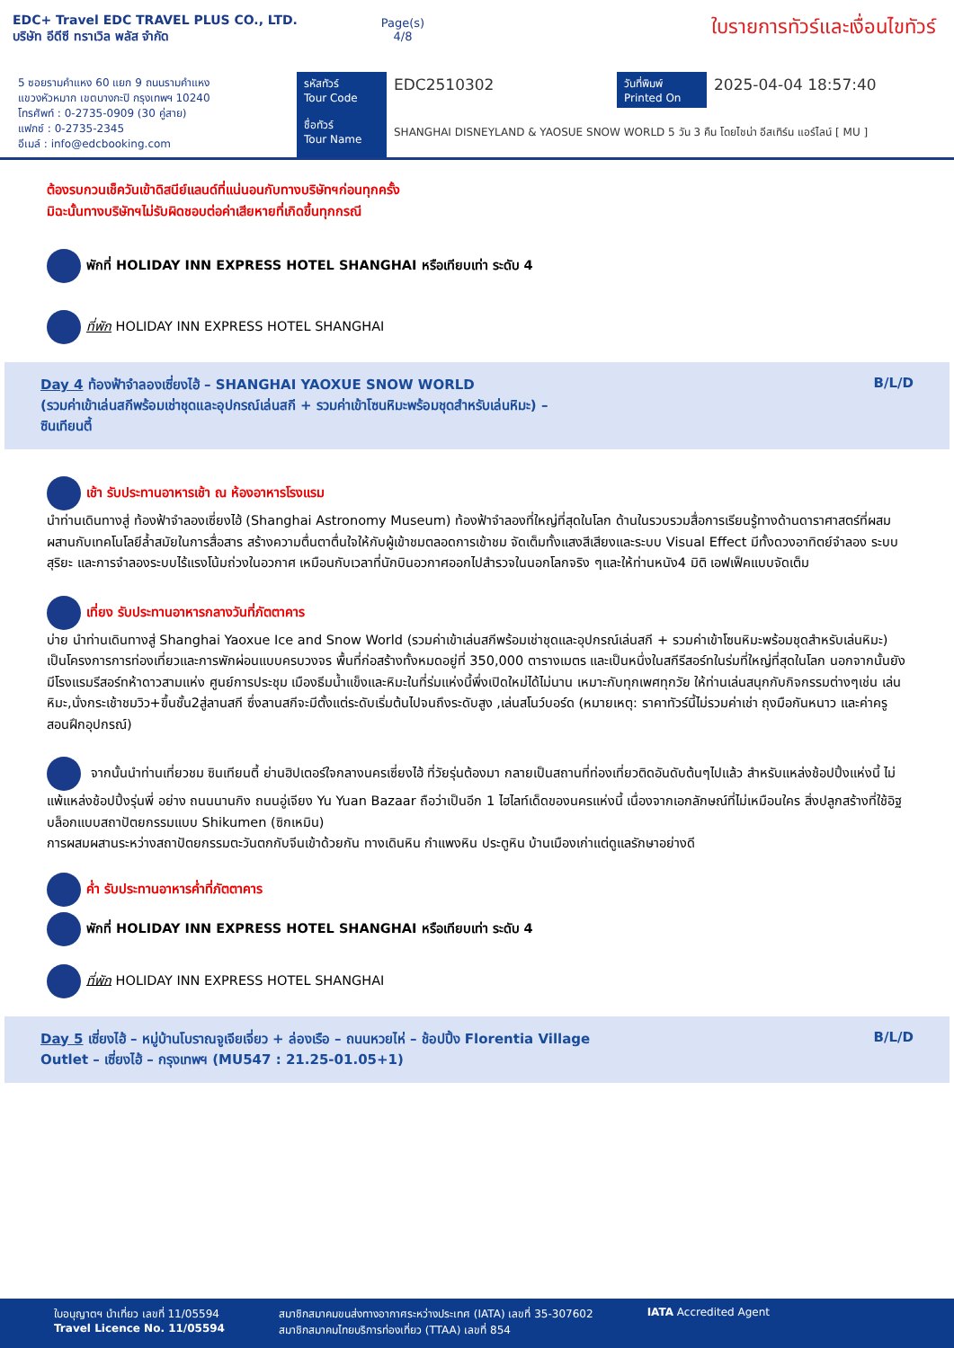EDC+ Travel EDC TRAVEL PLUS CO., LTD.
บริษัท อีดีซี ทราเวิล พลัส จำกัด
Page(s)
4/8
ใบรายการทัวร์และเงื่อนไขทัวร์
5 ซอยรามคำแหง 60 แยก 9 ถนนรามคำแหง
แขวงหัวหมาก เขตบางกะปิ กรุงเทพฯ 10240
โทรศัพท์ : 0-2735-0909 (30 คู่สาย)
แฟกซ์ : 0-2735-2345
อีเมล์ : info@edcbooking.com
รหัสทัวร์
Tour Code
ชื่อทัวร์
Tour Name
EDC2510302
วันที่พิมพ์
Printed On
2025-04-04 18:57:40
SHANGHAI DISNEYLAND & YAOSUE SNOW WORLD 5 วัน 3 คืน โดยไชน่า อีสเทิร์น แอร์ไลน์ [ MU ]
ต้องรบกวนเช็ควันเข้าดิสนีย์แลนด์ที่แน่นอนกับทางบริษัทฯก่อนทุกครั้ง
มิฉะนั้นทางบริษัทฯไม่รับผิดชอบต่อค่าเสียหายที่เกิดขึ้นทุกกรณี
พักที่ HOLIDAY INN EXPRESS HOTEL SHANGHAI หรือเทียบเท่า ระดับ 4
ที่พัก HOLIDAY INN EXPRESS HOTEL SHANGHAI
Day 4 ท้องฟ้าจำลองเซี่ยงไฮ้ – SHANGHAI YAOXUE SNOW WORLD
(รวมค่าเข้าเล่นสกีพร้อมเช่าชุดและอุปกรณ์เล่นสกี + รวมค่าเข้าโซนหิมะพร้อมชุดสำหรับเล่นหิมะ) –
ซินเทียนตี้
B/L/D
เช้า รับประทานอาหารเช้า ณ ห้องอาหารโรงแรม
นำท่านเดินทางสู่ ท้องฟ้าจำลองเซี่ยงไฮ้ (Shanghai Astronomy Museum) ท้องฟ้าจำลองที่ใหญ่ที่สุดในโลก ด้านในรวบรวมสื่อการเรียนรู้ทางด้านดาราศาสตร์ที่ผสมผสานกับเทคโนโลยีล้ำสมัยในการสื่อสาร สร้างความตื่นตาตื่นใจให้กับผู้เข้าชมตลอดการเข้าชม จัดเต็มทั้งแสงสีเสียงและระบบ Visual Effect มีทั้งดวงอาทิตย์จำลอง ระบบสุริยะ และการจำลองระบบไร้แรงโน้มถ่วงในอวกาศ เหมือนกับเวลาที่นักบินอวกาศออกไปสำรวจในนอกโลกจริง ๆและให้ท่านหนัง4 มิติ เอฟเฟ็คแบบจัดเต็ม
เที่ยง รับประทานอาหารกลางวันที่ภัตตาคาร
บ่าย นำท่านเดินทางสู่ Shanghai Yaoxue Ice and Snow World (รวมค่าเข้าเล่นสกีพร้อมเช่าชุดและอุปกรณ์เล่นสกี + รวมค่าเข้าโซนหิมะพร้อมชุดสำหรับเล่นหิมะ) เป็นโครงการการท่องเที่ยวและการพักผ่อนแบบครบวงจร พื้นที่ก่อสร้างทั้งหมดอยู่ที่ 350,000 ตารางเมตร และเป็นหนึ่งในสกีรีสอร์ทในร่มที่ใหญ่ที่สุดในโลก นอกจากนั้นยังมีโรงแรมรีสอร์ทห้าดาวสามแห่ง ศูนย์การประชุม เมืองธีมน้ำแข็งและหิมะในที่ร่มแห่งนี้พึ่งเปิดใหม่ได้ไม่นาน เหมาะกับทุกเพศทุกวัย ให้ท่านเล่นสนุกกับกิจกรรมต่างๆเช่น เล่นหิมะ,นั่งกระเช้าชมวิว+ขึ้นชั้น2สู่ลานสกี ซึ่งลานสกีจะมีตั้งแต่ระดับเริ่มต้นไปจนถึงระดับสูง ,เล่นสโนว์บอร์ด (หมายเหตุ: ราคาทัวร์นี้ไม่รวมค่าเช่า ถุงมือกันหนาว และค่าครูสอนฝึกอุปกรณ์)
จากนั้นนำท่านเที่ยวชม ซินเทียนตี้ ย่านฮิปเตอร์ใจกลางนครเซี่ยงไฮ้ ที่วัยรุ่นต้องมา กลายเป็นสถานที่ท่องเที่ยวติดอันดับต้นๆไปแล้ว สำหรับแหล่งช้อปปิ้งแห่งนี้ ไม่แพ้แหล่งช้อปปิ้งรุ่นพี่ อย่าง ถนนนานกิง ถนนอู่เจียง Yu Yuan Bazaar ถือว่าเป็นอีก 1 ไฮไลท์เด็ดของนครแห่งนี้ เนื่องจากเอกลักษณ์ที่ไม่เหมือนใคร สิ่งปลูกสร้างที่ใช้อิฐบล็อกแบบสถาปัตยกรรมแบบ Shikumen (ซิกเหมิน)
การผสมผสานระหว่างสถาปัตยกรรมตะวันตกกับจีนเข้าด้วยกัน ทางเดินหิน กำแพงหิน ประตูหิน บ้านเมืองเก่าแต่ดูแลรักษาอย่างดี
ค่ำ รับประทานอาหารค่ำที่ภัตตาคาร
พักที่ HOLIDAY INN EXPRESS HOTEL SHANGHAI หรือเทียบเท่า ระดับ 4
ที่พัก HOLIDAY INN EXPRESS HOTEL SHANGHAI
Day 5 เซี่ยงไฮ้ – หมู่บ้านโบราณจูเจียเจี่ยว + ล่องเรือ – ถนนหวยไห่ – ช้อปปิ้ง Florentia Village
Outlet – เซี่ยงไฮ้ – กรุงเทพฯ (MU547 : 21.25-01.05+1)
B/L/D
ใบอนุญาตฯ นำเที่ยว เลขที่ 11/05594
Travel Licence No. 11/05594
สมาชิกสมาคมขนส่งทางอากาศระหว่างประเทศ (IATA) เลขที่ 35-307602
สมาชิกสมาคมไทยบริการท่องเที่ยว (TTAA) เลขที่ 854
IATA Accredited Agent